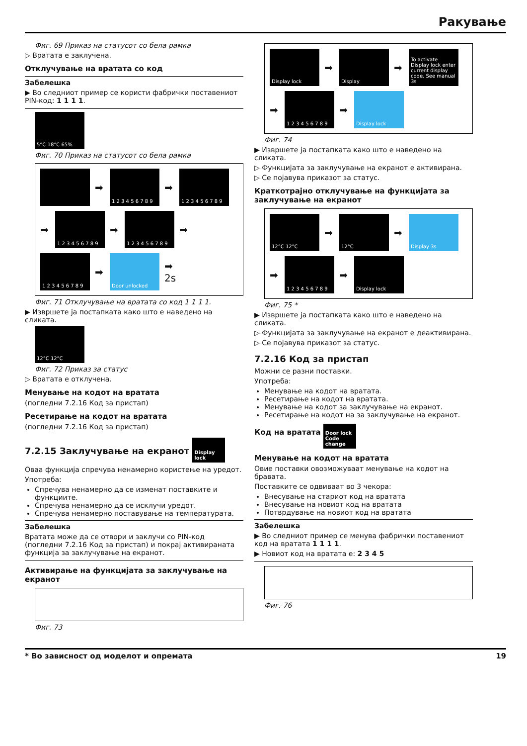Ракување
Фиг. 69 Приказ на статусот со бела рамка
▷ Вратата е заклучена.
Отклучување на вратата со код
Забелешка
▶ Во следниот пример се користи фабрички поставениот PIN-код: 1 1 1 1.
5°C 18°C 65%
Фиг. 70 Приказ на статусот со бела рамка
➡
1 2 3 4 5 6 7 8 9
➡
1 2 3 4 5 6 7 8 9
➡
1 2 3 4 5 6 7 8 9
➡
1 2 3 4 5 6 7 8 9
➡
1 2 3 4 5 6 7 8 9
➡
Door unlocked
➡ 2s
Фиг. 71 Отклучување на вратата со код 1 1 1 1.
▶ Извршете ја постапката како што е наведено на сликата.
12°C 12°C
Фиг. 72 Приказ за статус
▷ Вратата е отклучена.
Менување на кодот на вратата
(погледни 7.2.16 Код за пристап)
Ресетирање на кодот на вратата
(погледни 7.2.16 Код за пристап)
7.2.15 Заклучување на екранот Display lock
Оваа функција спречува ненамерно користење на уредот.
Употреба:
Спречува ненамерно да се изменат поставките и функциите.
Спречува ненамерно да се исклучи уредот.
Спречува ненамерно поставување на температурата.
Забелешка
Вратата може да се отвори и заклучи со PIN-код (погледни 7.2.16 Код за пристап) и покрај активираната функција за заклучување на екранот.
Активирање на функцијата за заклучување на екранот
Фиг. 73
Display lock
➡
Display
➡
To activate Display lock enter current display code. See manual 3s
➡
1 2 3 4 5 6 7 8 9
➡
Display lock
Фиг. 74
▶ Извршете ја постапката како што е наведено на сликата.
▷ Функцијата за заклучување на екранот е активирана.
▷ Се појавува приказот за статус.
Краткотрајно отклучување на функцијата за заклучување на екранот
12°C 12°C
➡
12°C
➡
Display 3s
➡
1 2 3 4 5 6 7 8 9
➡
Display lock
Фиг. 75 *
▶ Извршете ја постапката како што е наведено на сликата.
▷ Функцијата за заклучување на екранот е деактивирана.
▷ Се појавува приказот за статус.
7.2.16 Код за пристап
Можни се разни поставки.
Употреба:
Менување на кодот на вратата.
Ресетирање на кодот на вратата.
Менување на кодот за заклучување на екранот.
Ресетирање на кодот на за заклучување на екранот.
Код на вратата Door lock Code change
Менување на кодот на вратата
Овие поставки овозможуваат менување на кодот на бравата.
Поставките се одвиваат во 3 чекора:
Внесување на стариот код на вратата
Внесување на новиот код на вратата
Потврдување на новиот код на вратата
Забелешка
▶ Во следниот пример се менува фабрички поставениот код на вратата 1 1 1 1.
▶ Новиот код на вратата е: 2 3 4 5
Фиг. 76
* Во зависност од моделот и опремата 19